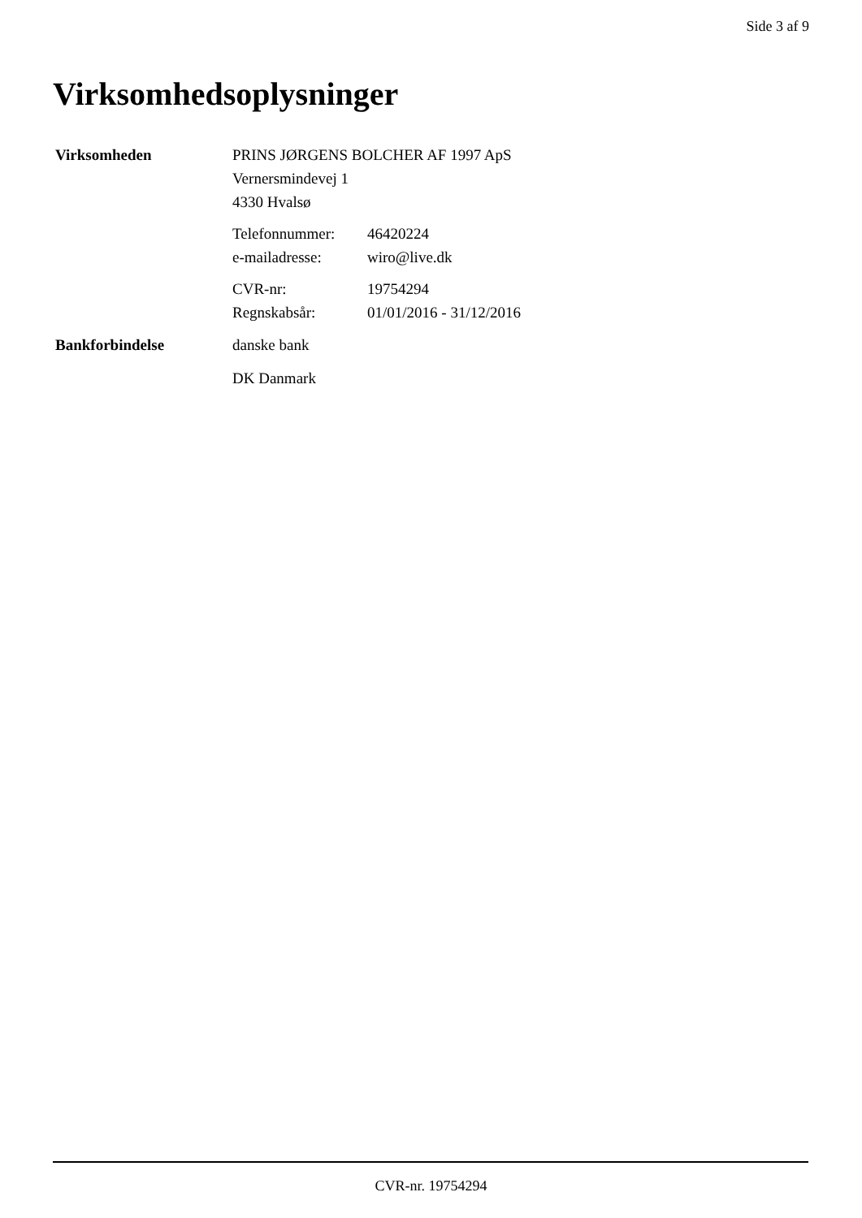Side 3 af 9
Virksomhedsoplysninger
Virksomheden PRINS JØRGENS BOLCHER AF 1997 ApS
Vernersmindevej 1
4330 Hvalsø
Telefonnummer: 46420224
e-mailadresse: wiro@live.dk
CVR-nr: 19754294
Regnskabsår: 01/01/2016 - 31/12/2016
Bankforbindelse danske bank
DK Danmark
CVR-nr. 19754294